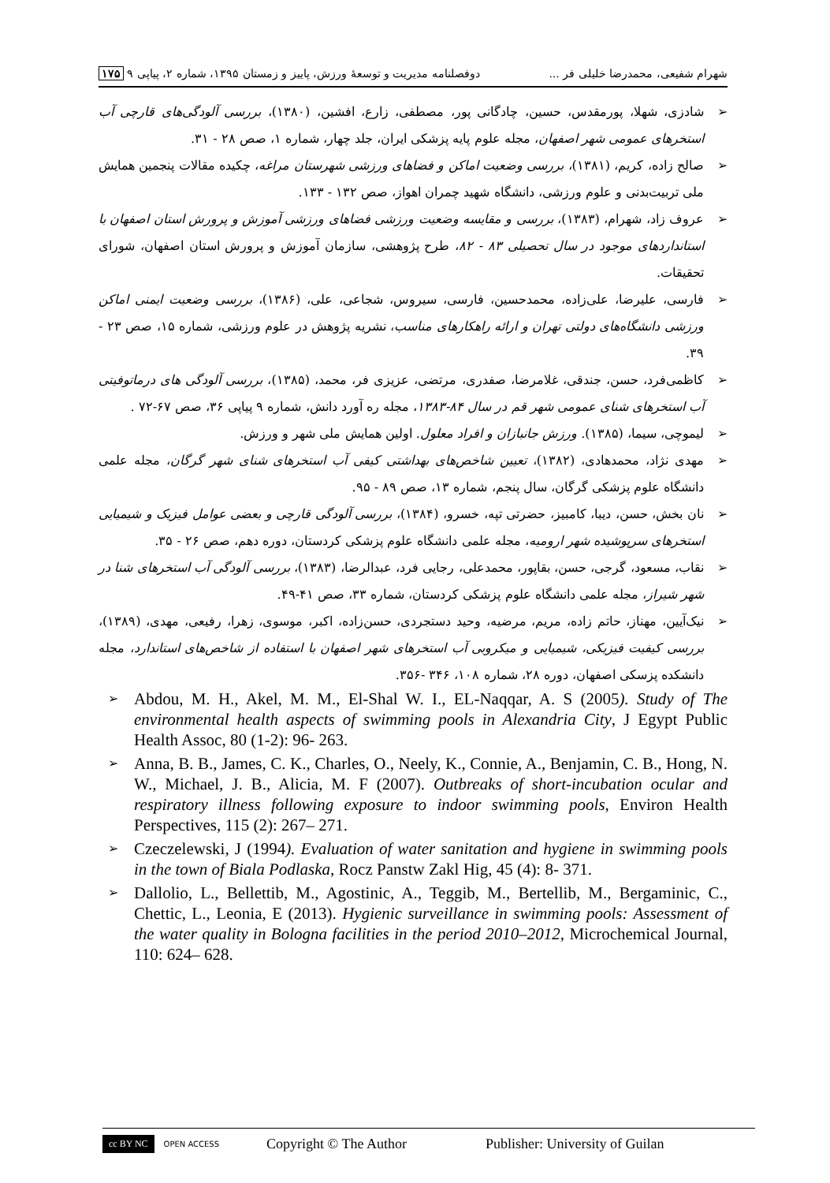شهرام شفیعی، محمدرضا خلیلی فر ... دوفصلنامه مدیریت و توسعهٔ ورزش، پاییز و زمستان ۱۳۹۵، شماره ۲، پیاپی ۹ ۱۷۵
➢ شادزی، شهلا، پورمقدس، حسین، چادگانی پور، مصطفی، زارع، افشین، (۱۳۸۰)، بررسی آلودگی‌های قارچی آب استخرهای عمومی شهر اصفهان، مجله علوم پایه پزشکی ایران، جلد چهار، شماره ۱، صص ۲۸ - ۳۱.
➢ صالح زاده، کریم، (۱۳۸۱)، بررسی وضعیت اماکن و فضاهای ورزشی شهرستان مراغه، چکیده مقالات پنجمین همایش ملی تربیت‌بدنی و علوم ورزشی، دانشگاه شهید چمران اهواز، صص ۱۳۲ - ۱۳۳.
➢ عروف زاد، شهرام، (۱۳۸۳)، بررسی و مقایسه وضعیت ورزشی فضاهای ورزشی آموزش و پرورش استان اصفهان با استانداردهای موجود در سال تحصیلی ۸۳ - ۸۲، طرح پژوهشی، سازمان آموزش و پرورش استان اصفهان، شورای تحقیقات.
➢ فارسی، علیرضا، علی‌زاده، محمدحسین، فارسی، سیروس، شجاعی، علی، (۱۳۸۶)، بررسی وضعیت ایمنی اماکن ورزشی دانشگاه‌های دولتی تهران و ارائه راهکارهای مناسب، نشریه پژوهش در علوم ورزشی، شماره ۱۵، صص ۲۳ - ۳۹.
➢ کاظمی‌فرد، حسن، جندقی، غلامرضا، صفدری، مرتضی، عزیزی فر، محمد، (۱۳۸۵)، بررسی آلودگی های درماتوفیتی آب استخرهای شنای عمومی شهر قم در سال ۸۴-۱۳۸۳، مجله ره آورد دانش، شماره ۹ پیاپی ۳۶، صص ۶۷-۷۲ .
➢ لیموچی، سیما، (۱۳۸۵). ورزش جانبازان و افراد معلول. اولین همایش ملی شهر و ورزش.
➢ مهدی نژاد، محمدهادی، (۱۳۸۲)، تعیین شاخص‌های بهداشتی کیفی آب استخرهای شنای شهر گرگان، مجله علمی دانشگاه علوم پزشکی گرگان، سال پنجم، شماره ۱۳، صص ۸۹ - ۹۵.
➢ نان بخش، حسن، دیبا، کامبیز، حضرتی تپه، خسرو، (۱۳۸۴)، بررسی آلودگی قارچی و بعضی عوامل فیزیک و شیمیایی استخرهای سرپوشیده شهر ارومیه، مجله علمی دانشگاه علوم پزشکی کردستان، دوره دهم، صص ۲۶ - ۳۵.
➢ نقاب، مسعود، گرجی، حسن، بقاپور، محمدعلی، رجایی فرد، عبدالرضا، (۱۳۸۳)، بررسی آلودگی آب استخرهای شنا در شهر شیراز، مجله علمی دانشگاه علوم پزشکی کردستان، شماره ۳۳، صص ۴۱-۴۹.
➢ نیک‌آیین، مهناز، حاتم زاده، مریم، مرضیه، وحید دستجردی، حسن‌زاده، اکبر، موسوی، زهرا، رفیعی، مهدی، (۱۳۸۹)، بررسی کیفیت فیزیکی، شیمیایی و میکروبی آب استخرهای شهر اصفهان با استفاده از شاخص‌های استاندارد، مجله دانشکده پزسکی اصفهان، دوره ۲۸، شماره ۱۰۸، ۳۴۶ -۳۵۶.
➢ Abdou, M. H., Akel, M. M., El-Shal W. I., EL-Naqqar, A. S (2005). Study of The environmental health aspects of swimming pools in Alexandria City, J Egypt Public Health Assoc, 80 (1-2): 96- 263.
➢ Anna, B. B., James, C. K., Charles, O., Neely, K., Connie, A., Benjamin, C. B., Hong, N. W., Michael, J. B., Alicia, M. F (2007). Outbreaks of short-incubation ocular and respiratory illness following exposure to indoor swimming pools, Environ Health Perspectives, 115 (2): 267– 271.
➢ Czeczelewski, J (1994). Evaluation of water sanitation and hygiene in swimming pools in the town of Biala Podlaska, Rocz Panstw Zakl Hig, 45 (4): 8- 371.
➢ Dallolio, L., Bellettib, M., Agostinic, A., Teggib, M., Bertellib, M., Bergaminic, C., Chettic, L., Leonia, E (2013). Hygienic surveillance in swimming pools: Assessment of the water quality in Bologna facilities in the period 2010–2012, Microchemical Journal, 110: 624– 628.
cc BY NC OPEN ACCESS Copyright © The Author Publisher: University of Guilan